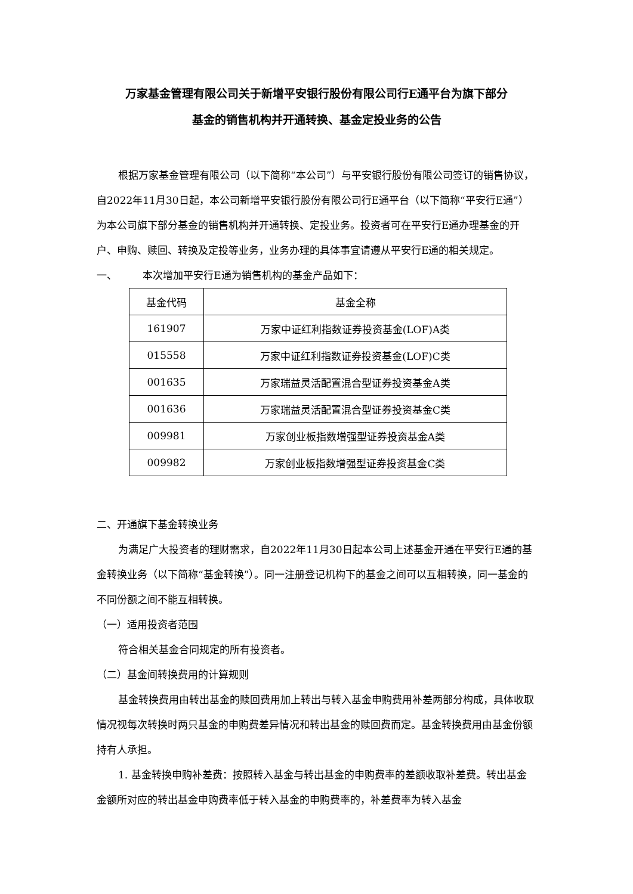万家基金管理有限公司关于新增平安银行股份有限公司行E通平台为旗下部分
基金的销售机构并开通转换、基金定投业务的公告
根据万家基金管理有限公司（以下简称“本公司”）与平安银行股份有限公司签订的销售协议，自2022年11月30日起，本公司新增平安银行股份有限公司行E通平台（以下简称“平安行E通”）为本公司旗下部分基金的销售机构并开通转换、定投业务。投资者可在平安行E通办理基金的开户、申购、赎回、转换及定投等业务，业务办理的具体事宜请遵从平安行E通的相关规定。
一、 本次增加平安行E通为销售机构的基金产品如下：
| 基金代码 | 基金全称 |
| --- | --- |
| 161907 | 万家中证红利指数证券投资基金(LOF)A类 |
| 015558 | 万家中证红利指数证券投资基金(LOF)C类 |
| 001635 | 万家瑞益灵活配置混合型证券投资基金A类 |
| 001636 | 万家瑞益灵活配置混合型证券投资基金C类 |
| 009981 | 万家创业板指数增强型证券投资基金A类 |
| 009982 | 万家创业板指数增强型证券投资基金C类 |
二、开通旗下基金转换业务
为满足广大投资者的理财需求，自2022年11月30日起本公司上述基金开通在平安行E通的基金转换业务（以下简称“基金转换”）。同一注册登记机构下的基金之间可以互相转换，同一基金的不同份额之间不能互相转换。
（一）适用投资者范围
符合相关基金合同规定的所有投资者。
（二）基金间转换费用的计算规则
基金转换费用由转出基金的赎回费用加上转出与转入基金申购费用补差两部分构成，具体收取情况视每次转换时两只基金的申购费差异情况和转出基金的赎回费而定。基金转换费用由基金份额持有人承担。
1. 基金转换申购补差费：按照转入基金与转出基金的申购费率的差额收取补差费。转出基金金额所对应的转出基金申购费率低于转入基金的申购费率的，补差费率为转入基金